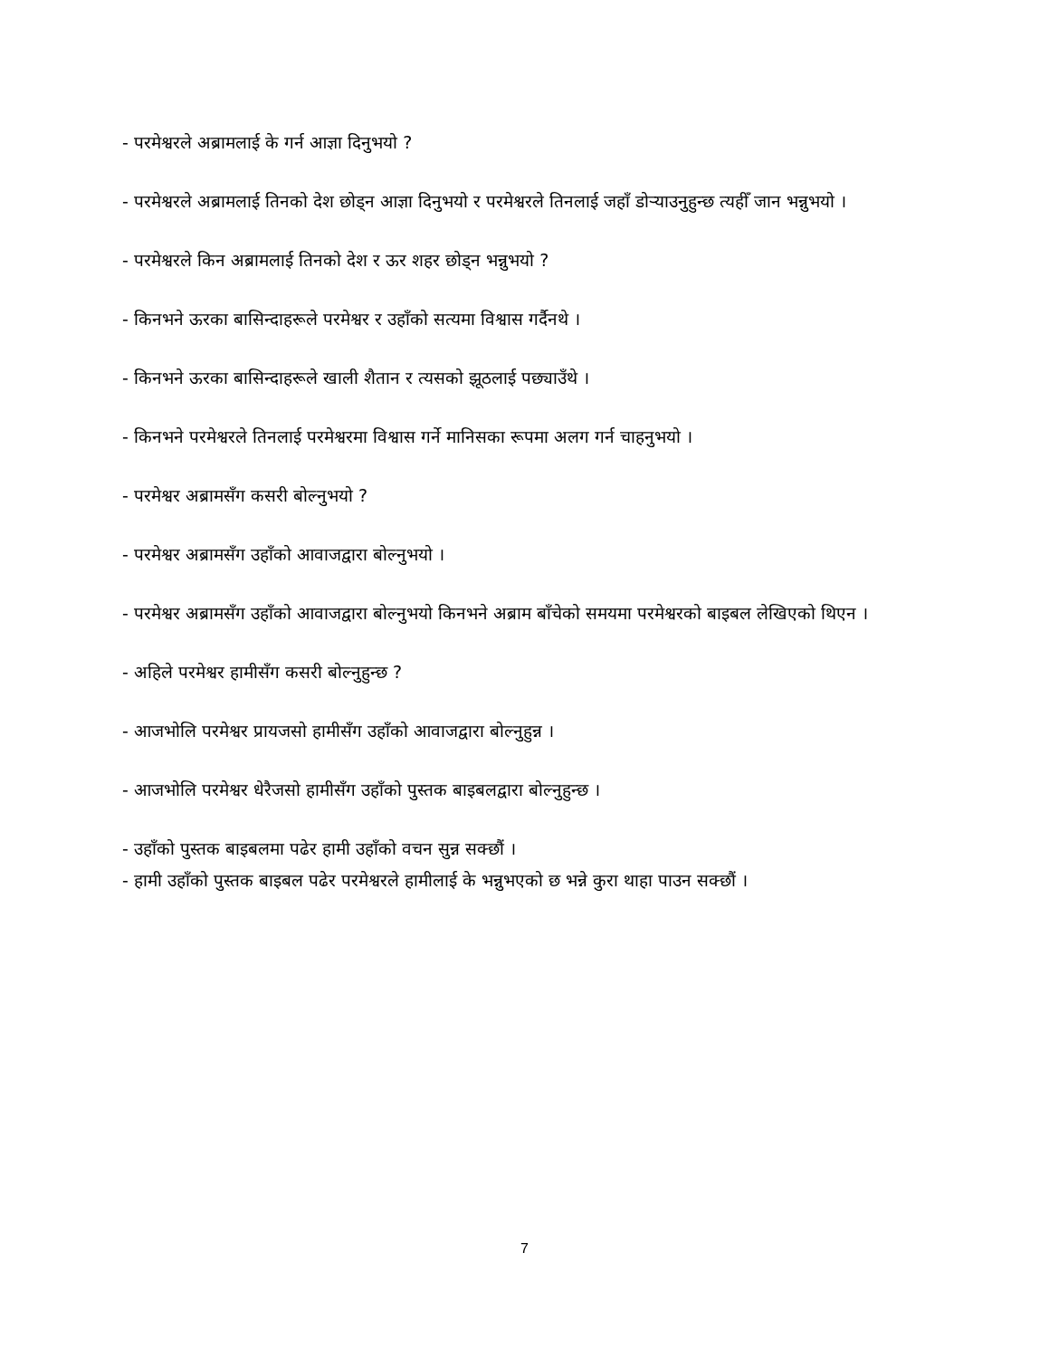- परमेश्वरले अब्रामलाई के गर्न आज्ञा दिनुभयो ?
- परमेश्वरले अब्रामलाई तिनको देश छोड्न आज्ञा दिनुभयो र परमेश्वरले तिनलाई जहाँ डोर्‍याउनुहुन्छ त्यहीँ जान भन्नुभयो ।
- परमेश्वरले किन अब्रामलाई तिनको देश र ऊर शहर छोड्न भन्नुभयो ?
- किनभने ऊरका बासिन्दाहरूले परमेश्वर र उहाँको सत्यमा विश्वास गर्दैनथे ।
- किनभने ऊरका बासिन्दाहरूले खाली शैतान र त्यसको झूठलाई पछ्याउँथे ।
- किनभने परमेश्वरले तिनलाई परमेश्वरमा विश्वास गर्ने मानिसका रूपमा अलग गर्न चाहनुभयो ।
- परमेश्वर अब्रामसँग कसरी बोल्नुभयो ?
- परमेश्वर अब्रामसँग उहाँको आवाजद्वारा बोल्नुभयो ।
- परमेश्वर अब्रामसँग उहाँको आवाजद्वारा बोल्नुभयो किनभने अब्राम बाँचेको समयमा परमेश्वरको बाइबल लेखिएको थिएन ।
- अहिले परमेश्वर हामीसँग कसरी बोल्नुहुन्छ ?
- आजभोलि परमेश्वर प्रायजसो हामीसँग उहाँको आवाजद्वारा बोल्नुहुन्न ।
- आजभोलि परमेश्वर धेरैजसो हामीसँग उहाँको पुस्तक बाइबलद्वारा बोल्नुहुन्छ ।
- उहाँको पुस्तक बाइबलमा पढेर हामी उहाँको वचन सुन्न सक्छौं ।
- हामी उहाँको पुस्तक बाइबल पढेर परमेश्वरले हामीलाई के भन्नुभएको छ भन्ने कुरा थाहा पाउन सक्छौं ।
7